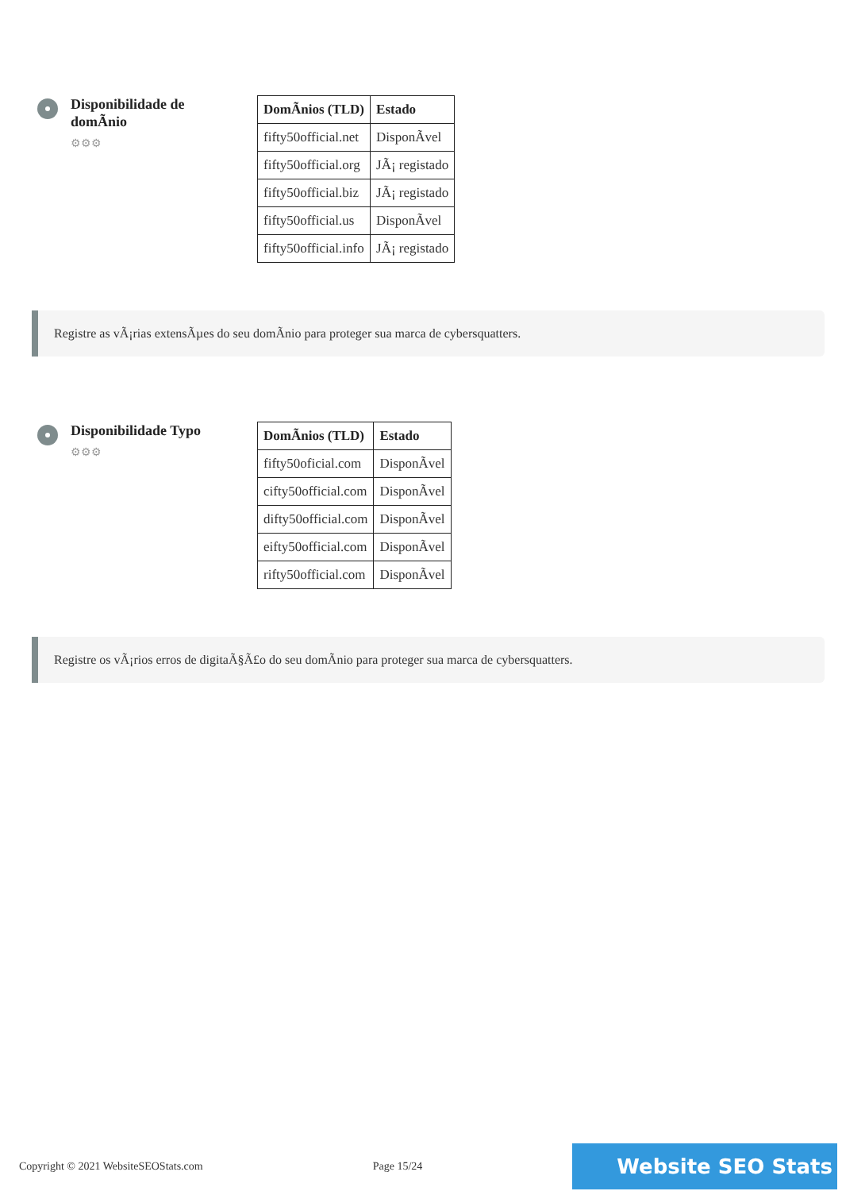Disponibilidade de domÃnio
⚙⚙⚙
| DomÃnios (TLD) | Estado |
| --- | --- |
| fifty50official.net | DisponÃvel |
| fifty50official.org | JÃ¡ registado |
| fifty50official.biz | JÃ¡ registado |
| fifty50official.us | DisponÃvel |
| fifty50official.info | JÃ¡ registado |
Registre as vÃ¡rias extensÃµes do seu domÃnio para proteger sua marca de cybersquatters.
Disponibilidade Typo
⚙⚙⚙
| DomÃnios (TLD) | Estado |
| --- | --- |
| fifty50oficial.com | DisponÃvel |
| cifty50official.com | DisponÃvel |
| difty50official.com | DisponÃvel |
| eifty50official.com | DisponÃvel |
| rifty50official.com | DisponÃvel |
Registre os vÃ¡rios erros de digitaÃ§Ã£o do seu domÃnio para proteger sua marca de cybersquatters.
Copyright © 2021 WebsiteSEOStats.com Page 15/24 Website SEO Stats